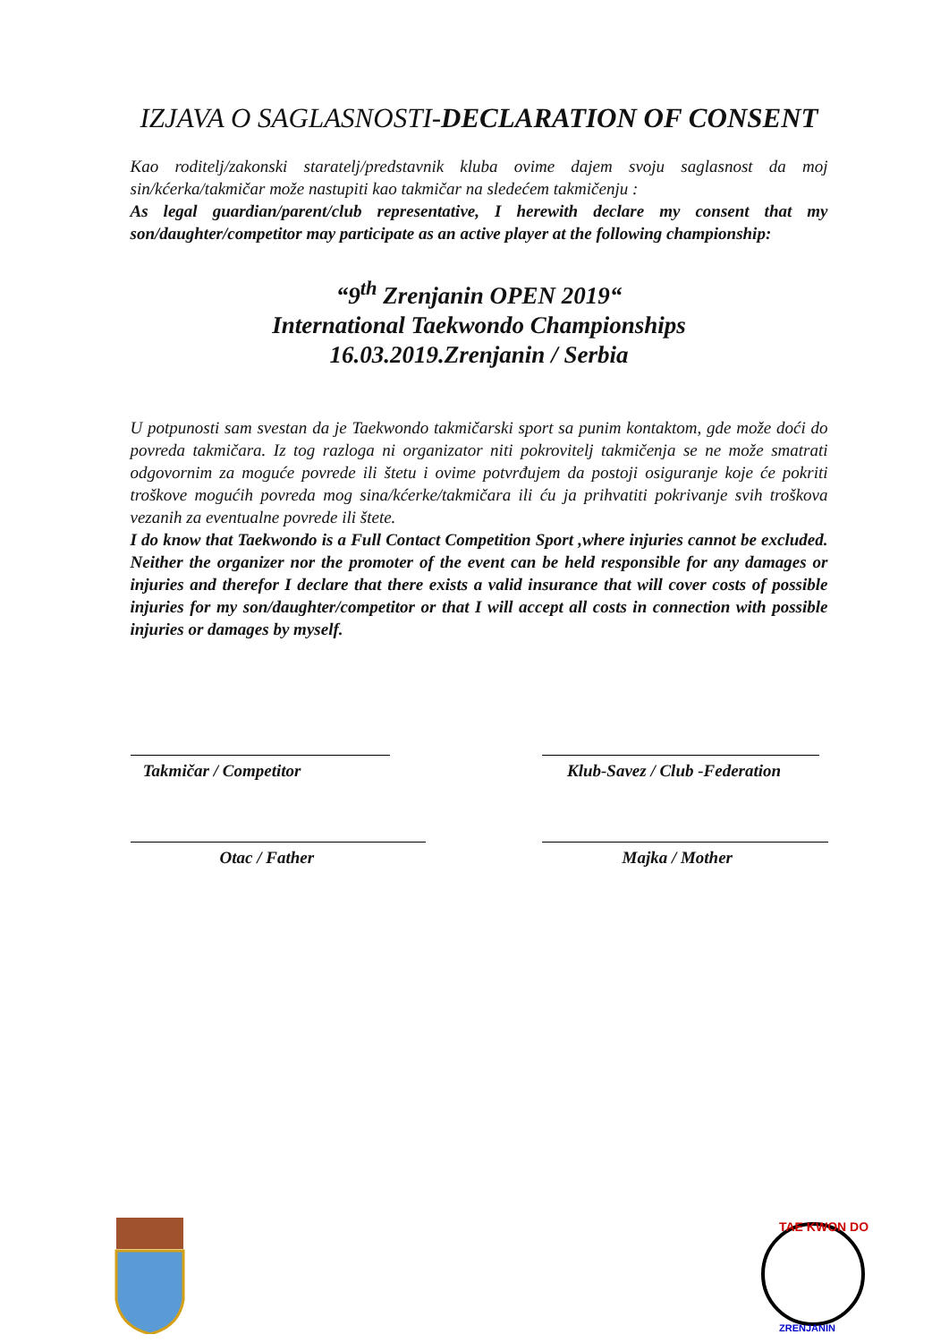IZJAVA O SAGLASNOSTI-DECLARATION OF CONSENT
Kao roditelj/zakonski staratelj/predstavnik kluba ovime dajem svoju saglasnost da moj sin/kćerka/takmičar može nastupiti kao takmičar na sledećem takmičenju :
As legal guardian/parent/club representative, I herewith declare my consent that my son/daughter/competitor may participate as an active player at the following championship:
“9<sup>th</sup> Zrenjanin OPEN 2019“
International Taekwondo Championships
16.03.2019.Zrenjanin / Serbia
U potpunosti sam svestan da je Taekwondo takmičarski sport sa punim kontaktom, gde može doći do povreda takmičara. Iz tog razloga ni organizator niti pokrovitelj takmičenja se ne može smatrati odgovornim za moguće povrede ili štetu i ovime potvrđujem da postoji osiguranje koje će pokriti troškove mogućih povreda mog sina/kćerke/takmičara ili ću ja prihvatiti pokrivanje svih troškova vezanih za eventualne povrede ili štete.
I do know that Taekwondo is a Full Contact Competition Sport ,where injuries cannot be excluded. Neither the organizer nor the promoter of the event can be held responsible for any damages or injuries and therefor I declare that there exists a valid insurance that will cover costs of possible injuries for my son/daughter/competitor or that I will accept all costs in connection with possible injuries or damages by myself.
Takmičar / Competitor Klub-Savez / Club -Federation
Otac / Father Majka / Mother
TAE KWON DO
ZRENJANIN